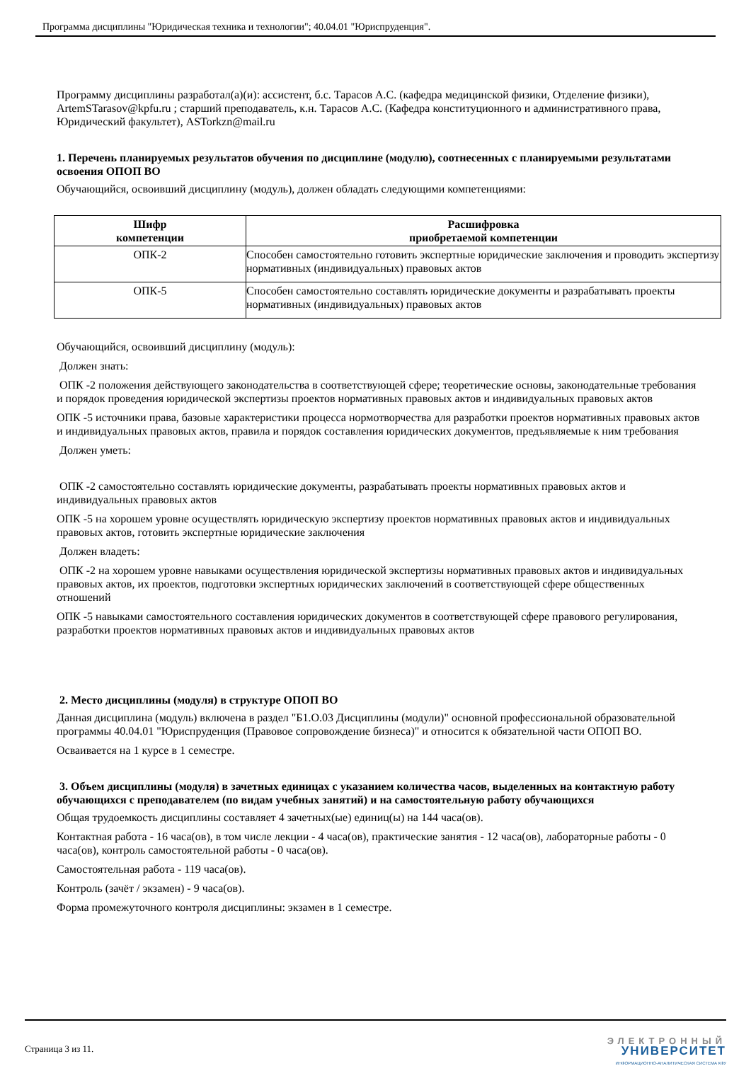Программа дисциплины "Юридическая техника и технологии"; 40.04.01 "Юриспруденция".
Программу дисциплины разработал(а)(и): ассистент, б.с. Тарасов А.С. (кафедра медицинской физики, Отделение физики), ArtemSTarasov@kpfu.ru ; старший преподаватель, к.н. Тарасов А.С. (Кафедра конституционного и административного права, Юридический факультет), ASTorkzn@mail.ru
1. Перечень планируемых результатов обучения по дисциплине (модулю), соотнесенных с планируемыми результатами освоения ОПОП ВО
Обучающийся, освоивший дисциплину (модуль), должен обладать следующими компетенциями:
| Шифр компетенции | Расшифровка приобретаемой компетенции |
| --- | --- |
| ОПК-2 | Способен самостоятельно готовить экспертные юридические заключения и проводить экспертизу нормативных (индивидуальных) правовых актов |
| ОПК-5 | Способен самостоятельно составлять юридические документы и разрабатывать проекты нормативных (индивидуальных) правовых актов |
Обучающийся, освоивший дисциплину (модуль):
Должен знать:
ОПК -2 положения действующего законодательства в соответствующей сфере; теоретические основы, законодательные требования и порядок проведения юридической экспертизы проектов нормативных правовых актов и индивидуальных правовых актов
ОПК -5 источники права, базовые характеристики процесса нормотворчества для разработки проектов нормативных правовых актов и индивидуальных правовых актов, правила и порядок составления юридических документов, предъявляемые к ним требования
Должен уметь:
ОПК -2 самостоятельно составлять юридические документы, разрабатывать проекты нормативных правовых актов и индивидуальных правовых актов
ОПК -5 на хорошем уровне осуществлять юридическую экспертизу проектов нормативных правовых актов и индивидуальных правовых актов, готовить экспертные юридические заключения
Должен владеть:
ОПК -2 на хорошем уровне навыками осуществления юридической экспертизы нормативных правовых актов и индивидуальных правовых актов, их проектов, подготовки экспертных юридических заключений в соответствующей сфере общественных отношений
ОПК -5 навыками самостоятельного составления юридических документов в соответствующей сфере правового регулирования, разработки проектов нормативных правовых актов и индивидуальных правовых актов
2. Место дисциплины (модуля) в структуре ОПОП ВО
Данная дисциплина (модуль) включена в раздел "Б1.О.03 Дисциплины (модули)" основной профессиональной образовательной программы 40.04.01 "Юриспруденция (Правовое сопровождение бизнеса)" и относится к обязательной части ОПОП ВО.
Осваивается на 1 курсе в 1 семестре.
3. Объем дисциплины (модуля) в зачетных единицах с указанием количества часов, выделенных на контактную работу обучающихся с преподавателем (по видам учебных занятий) и на самостоятельную работу обучающихся
Общая трудоемкость дисциплины составляет 4 зачетных(ые) единиц(ы) на 144 часа(ов).
Контактная работа - 16 часа(ов), в том числе лекции - 4 часа(ов), практические занятия - 12 часа(ов), лабораторные работы - 0 часа(ов), контроль самостоятельной работы - 0 часа(ов).
Самостоятельная работа - 119 часа(ов).
Контроль (зачёт / экзамен) - 9 часа(ов).
Форма промежуточного контроля дисциплины: экзамен в 1 семестре.
Страница 3 из 11.
ЭЛЕКТРОННЫЙ
УНИВЕРСИТЕТ
ИНФОРМАЦИОННО-АНАЛИТИЧЕСКАЯ СИСТЕМА КФУ